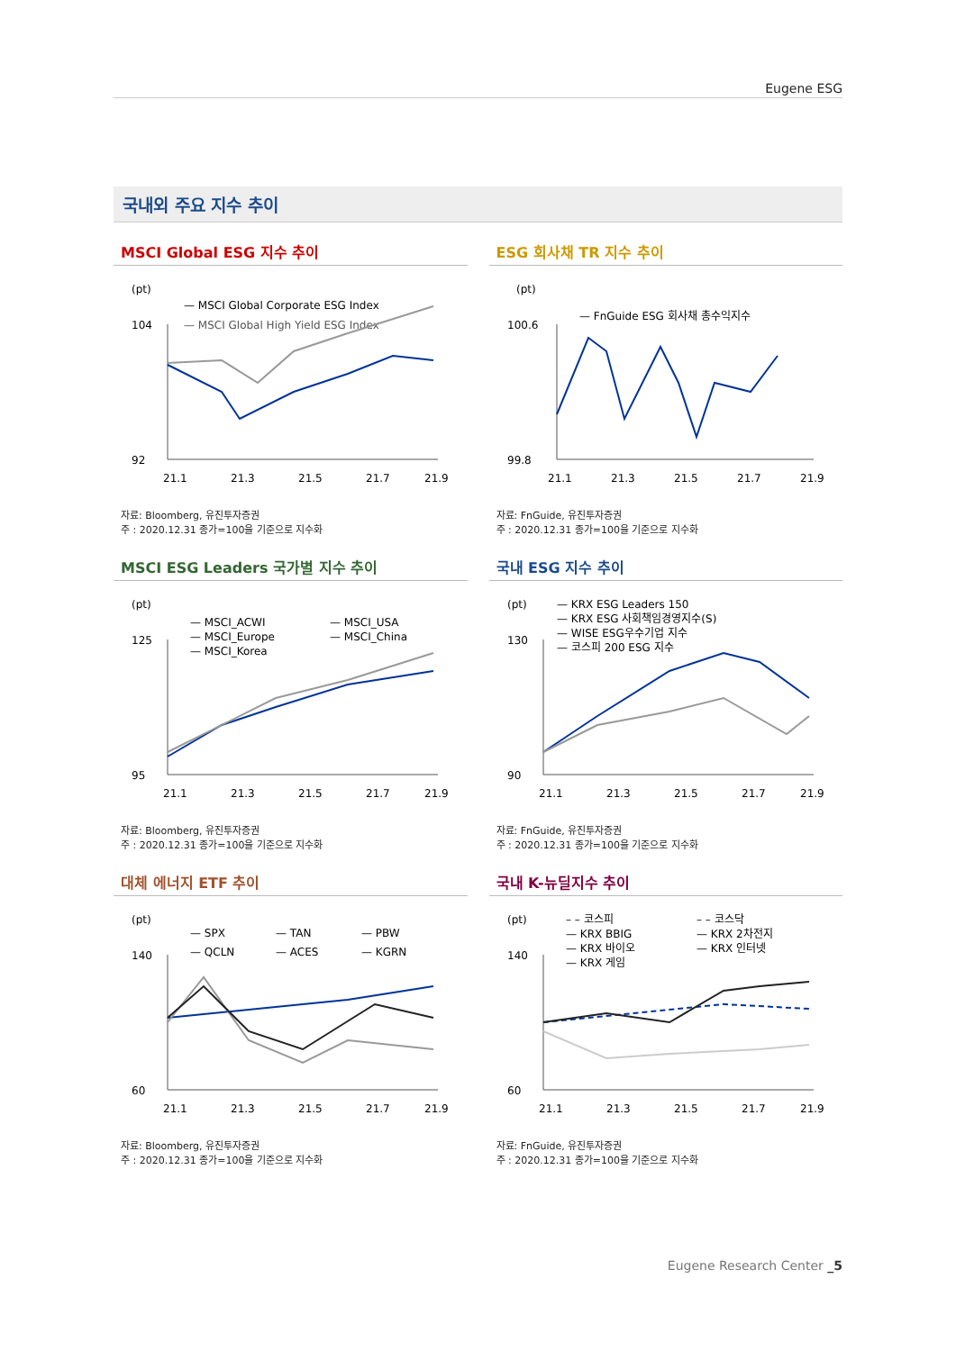Eugene ESG
국내외 주요 지수 추이
MSCI Global ESG 지수 추이
(pt)
— MSCI Global Corporate ESG Index
— MSCI Global High Yield ESG Index
104
92
21.1
21.3
21.5
21.7
21.9
자료: Bloomberg, 유진투자증권
주 : 2020.12.31 종가=100을 기준으로 지수화
ESG 회사채 TR 지수 추이
(pt)
— FnGuide ESG 회사채 총수익지수
100.6
99.8
21.1
21.3
21.5
21.7
21.9
자료: FnGuide, 유진투자증권
주 : 2020.12.31 종가=100을 기준으로 지수화
MSCI ESG Leaders 국가별 지수 추이
(pt)
— MSCI_ACWI
— MSCI_USA
— MSCI_Europe
— MSCI_China
— MSCI_Korea
125
95
21.1
21.3
21.5
21.7
21.9
자료: Bloomberg, 유진투자증권
주 : 2020.12.31 종가=100을 기준으로 지수화
국내 ESG 지수 추이
(pt)
— KRX ESG Leaders 150
— KRX ESG 사회책임경영지수(S)
— WISE ESG우수기업 지수
— 코스피 200 ESG 지수
130
90
21.1
21.3
21.5
21.7
21.9
자료: FnGuide, 유진투자증권
주 : 2020.12.31 종가=100을 기준으로 지수화
대체 에너지 ETF 추이
(pt)
— SPX
— TAN
— PBW
— QCLN
— ACES
— KGRN
140
60
21.1
21.3
21.5
21.7
21.9
자료: Bloomberg, 유진투자증권
주 : 2020.12.31 종가=100을 기준으로 지수화
국내 K-뉴딜지수 추이
(pt)
– – 코스피
– – 코스닥
— KRX BBIG
— KRX 2차전지
— KRX 바이오
— KRX 인터넷
— KRX 게임
140
60
21.1
21.3
21.5
21.7
21.9
자료: FnGuide, 유진투자증권
주 : 2020.12.31 종가=100을 기준으로 지수화
Eugene Research Center _5